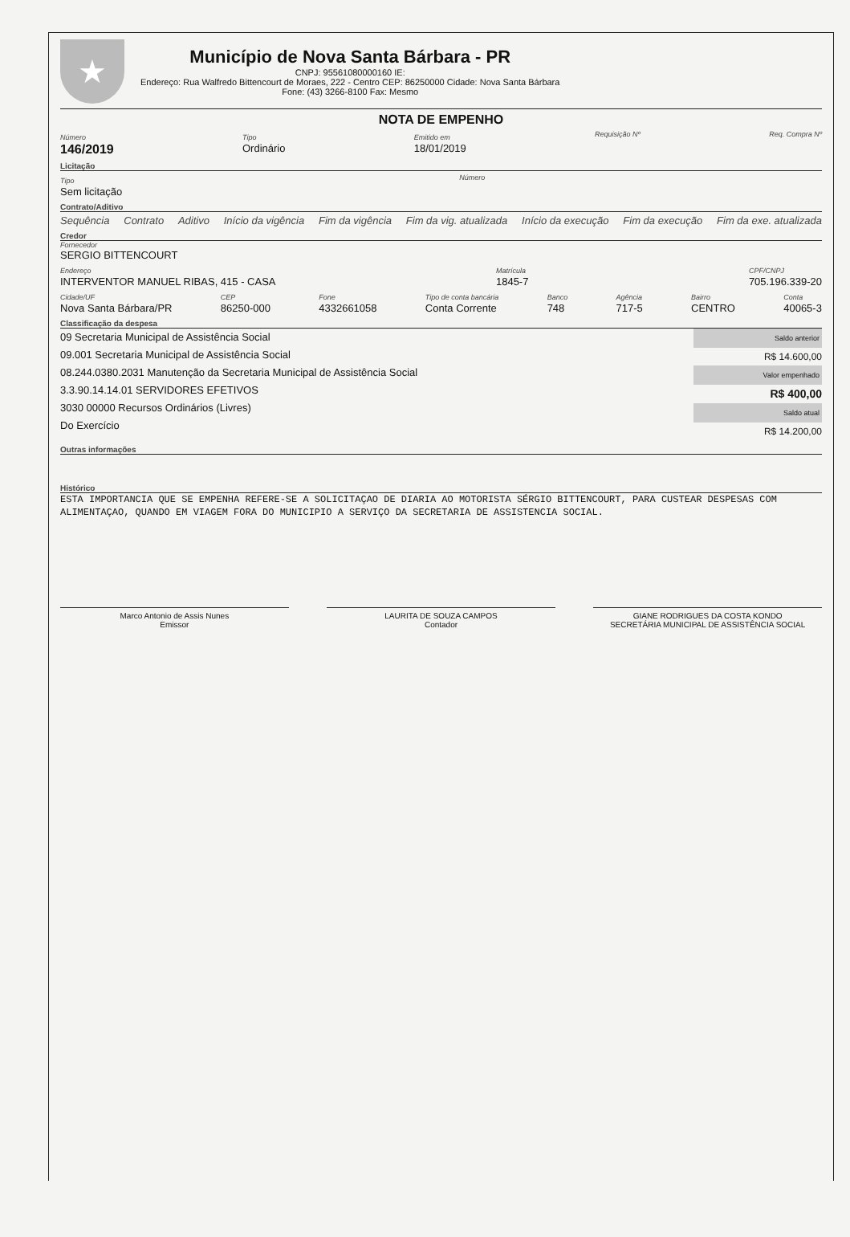★
Município de Nova Santa Bárbara - PR
CNPJ: 95561080000160 IE:
Endereço: Rua Walfredo Bittencourt de Moraes, 222 - Centro CEP: 86250000 Cidade: Nova Santa Bárbara
Fone: (43) 3266-8100 Fax: Mesmo
NOTA DE EMPENHO
Número
146/2019
Tipo
Ordinário
Emitido em
18/01/2019
Requisição Nº Req. Compra Nº
Licitação
Tipo
Sem licitação
Número
Contrato/Aditivo
Sequência Contrato Aditivo Início da vigência Fim da vigência Fim da vig. atualizada Início da execução Fim da execução Fim da exe. atualizada
Credor
Fornecedor
SERGIO BITTENCOURT
Endereço
INTERVENTOR MANUEL RIBAS, 415 - CASA
Matrícula
1845-7
CPF/CNPJ
705.196.339-20
Cidade/UF
Nova Santa Bárbara/PR
CEP
86250-000
Fone
4332661058
Tipo de conta bancária
Conta Corrente
Banco
748
Agência
717-5
Bairro
CENTRO
Conta
40065-3
Classificação da despesa
09 Secretaria Municipal de Assistência Social
09.001 Secretaria Municipal de Assistência Social
08.244.0380.2031 Manutenção da Secretaria Municipal de Assistência Social
3.3.90.14.14.01 SERVIDORES EFETIVOS
3030 00000 Recursos Ordinários (Livres)
Do Exercício
Saldo anterior
R$ 14.600,00
Valor empenhado
R$ 400,00
Saldo atual
R$ 14.200,00
Outras informações
Histórico
ESTA IMPORTANCIA QUE SE EMPENHA REFERE-SE A SOLICITAÇAO DE DIARIA AO MOTORISTA SÉRGIO BITTENCOURT, PARA CUSTEAR DESPESAS COM ALIMENTAÇAO, QUANDO EM VIAGEM FORA DO MUNICIPIO A SERVIÇO DA SECRETARIA DE ASSISTENCIA SOCIAL.
Marco Antonio de Assis Nunes
Emissor
LAURITA DE SOUZA CAMPOS
Contador
GIANE RODRIGUES DA COSTA KONDO
SECRETÁRIA MUNICIPAL DE ASSISTÊNCIA SOCIAL